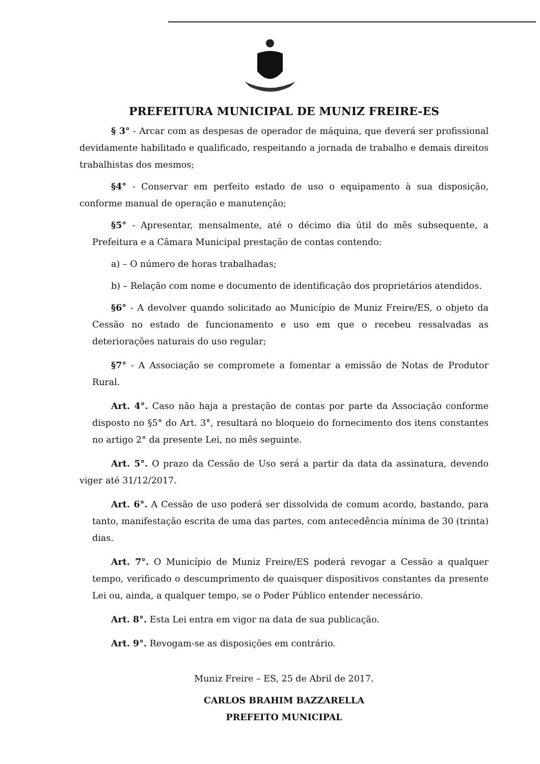PREFEITURA MUNICIPAL DE MUNIZ FREIRE-ES
§ 3° - Arcar com as despesas de operador de máquina, que deverá ser profissional devidamente habilitado e qualificado, respeitando a jornada de trabalho e demais direitos trabalhistas dos mesmos;
§4° - Conservar em perfeito estado de uso o equipamento à sua disposição, conforme manual de operação e manutenção;
§5° - Apresentar, mensalmente, até o décimo dia útil do mês subsequente, a Prefeitura e a Câmara Municipal prestação de contas contendo:
a) – O número de horas trabalhadas;
b) – Relação com nome e documento de identificação dos proprietários atendidos.
§6° - A devolver quando solicitado ao Município de Muniz Freire/ES, o objeto da Cessão no estado de funcionamento e uso em que o recebeu ressalvadas as deteriorações naturais do uso regular;
§7° - A Associação se compromete a fomentar a emissão de Notas de Produtor Rural.
Art. 4°. Caso não haja a prestação de contas por parte da Associação conforme disposto no §5° do Art. 3°, resultará no bloqueio do fornecimento dos itens constantes no artigo 2° da presente Lei, no mês seguinte.
Art. 5°. O prazo da Cessão de Uso será a partir da data da assinatura, devendo viger até 31/12/2017.
Art. 6°. A Cessão de uso poderá ser dissolvida de comum acordo, bastando, para tanto, manifestação escrita de uma das partes, com antecedência mínima de 30 (trinta) dias.
Art. 7°. O Município de Muniz Freire/ES poderá revogar a Cessão a qualquer tempo, verificado o descumprimento de quaisquer dispositivos constantes da presente Lei ou, ainda, a qualquer tempo, se o Poder Público entender necessário.
Art. 8°. Esta Lei entra em vigor na data de sua publicação.
Art. 9°. Revogam-se as disposições em contrário.
Muniz Freire – ES, 25 de Abril de 2017.
CARLOS BRAHIM BAZZARELLA
PREFEITO MUNICIPAL